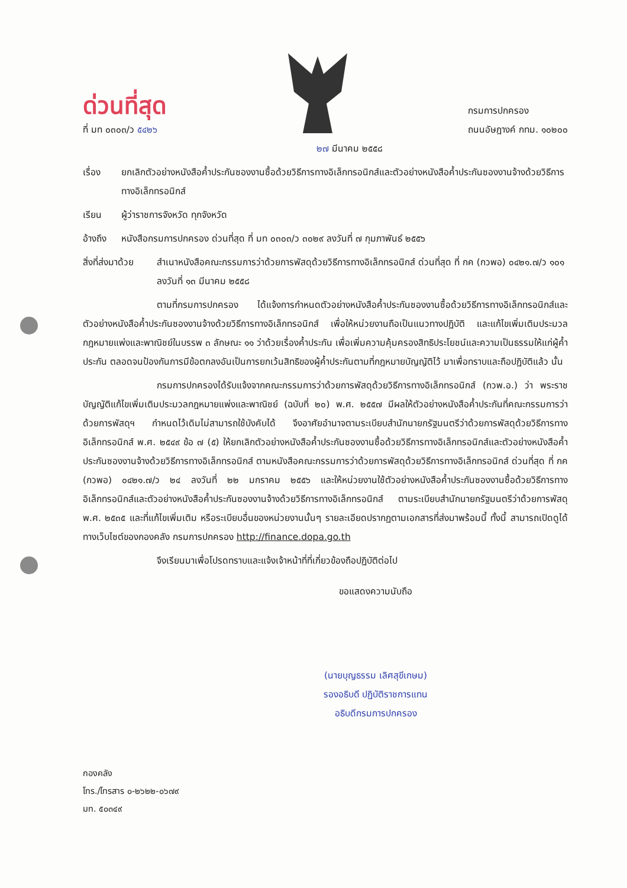ด่วนที่สุด
ที่ มท ๐๓๐๓/ว ๕๔๒๖
กรมการปกครอง
ถนนอัษฎางค์ กทม. ๑๐๒๐๐
๒๗ มีนาคม ๒๕๕๘
เรื่อง ยกเลิกตัวอย่างหนังสือค้ำประกันซองงานซื้อด้วยวิธีการทางอิเล็กทรอนิกส์และตัวอย่างหนังสือค้ำประกันซองงานจ้างด้วยวิธีการทางอิเล็กทรอนิกส์
เรียน ผู้ว่าราชการจังหวัด ทุกจังหวัด
อ้างถึง
หนังสือกรมการปกครอง ด่วนที่สุด ที่ มท ๐๓๐๓/ว ๓๐๒๙ ลงวันที่ ๗ กุมภาพันธ์ ๒๕๕๖
สิ่งที่ส่งมาด้วย
สำเนาหนังสือคณะกรรมการว่าด้วยการพัสดุด้วยวิธีการทางอิเล็กทรอนิกส์ ด่วนที่สุด ที่ กค (กวพอ) ๐๔๒๑.๗/ว ๑๐๑ ลงวันที่ ๑๓ มีนาคม ๒๕๕๘
ตามที่กรมการปกครอง ได้แจ้งการกำหนดตัวอย่างหนังสือค้ำประกันซองงานซื้อด้วยวิธีการทางอิเล็กทรอนิกส์และตัวอย่างหนังสือค้ำประกันซองงานจ้างด้วยวิธีการทางอิเล็กทรอนิกส์ เพื่อให้หน่วยงานถือเป็นแนวทางปฏิบัติ และแก้ไขเพิ่มเติมประมวลกฎหมายแพ่งและพาณิชย์ในบรรพ ๓ ลักษณะ ๑๑ ว่าด้วยเรื่องค้ำประกัน เพื่อเพิ่มความคุ้มครองสิทธิประโยชน์และความเป็นธรรมให้แก่ผู้ค้ำประกัน ตลอดจนป้องกันการมีข้อตกลงอันเป็นการยกเว้นสิทธิของผู้ค้ำประกันตามที่กฎหมายบัญญัติไว้ มาเพื่อทราบและถือปฏิบัติแล้ว นั้น
กรมการปกครองได้รับแจ้งจากคณะกรรมการว่าด้วยการพัสดุด้วยวิธีการทางอิเล็กทรอนิกส์ (กวพ.อ.) ว่า พระราชบัญญัติแก้ไขเพิ่มเติมประมวลกฎหมายแพ่งและพาณิชย์ (ฉบับที่ ๒๐) พ.ศ. ๒๕๕๗ มีผลให้ตัวอย่างหนังสือค้ำประกันที่คณะกรรมการว่าด้วยการพัสดุฯ กำหนดไว้เดิมไม่สามารถใช้บังคับได้ จึงอาศัยอำนาจตามระเบียบสำนักนายกรัฐมนตรีว่าด้วยการพัสดุด้วยวิธีการทางอิเล็กทรอนิกส์ พ.ศ. ๒๕๔๙ ข้อ ๗ (๕) ให้ยกเลิกตัวอย่างหนังสือค้ำประกันซองงานซื้อด้วยวิธีการทางอิเล็กทรอนิกส์และตัวอย่างหนังสือค้ำประกันซองงานจ้างด้วยวิธีการทางอิเล็กทรอนิกส์ ตามหนังสือคณะกรรมการว่าด้วยการพัสดุด้วยวิธีการทางอิเล็กทรอนิกส์ ด่วนที่สุด ที่ กค (กวพอ) ๐๔๒๑.๗/ว ๒๔ ลงวันที่ ๒๒ มกราคม ๒๕๕๖ และให้หน่วยงานใช้ตัวอย่างหนังสือค้ำประกันซองงานซื้อด้วยวิธีการทางอิเล็กทรอนิกส์และตัวอย่างหนังสือค้ำประกันซองงานจ้างด้วยวิธีการทางอิเล็กทรอนิกส์ ตามระเบียบสำนักนายกรัฐมนตรีว่าด้วยการพัสดุ พ.ศ. ๒๕๓๕ และที่แก้ไขเพิ่มเติม หรือระเบียบอื่นของหน่วยงานนั้นๆ รายละเอียดปรากฏตามเอกสารที่ส่งมาพร้อมนี้ ทั้งนี้ สามารถเปิดดูได้ทางเว็บไซต์ของกองคลัง กรมการปกครอง http://finance.dopa.go.th
จึงเรียนมาเพื่อโปรดทราบและแจ้งเจ้าหน้าที่ที่เกี่ยวข้องถือปฏิบัติต่อไป
ขอแสดงความนับถือ
(นายบุญธรรม เลิศสุขีเกษม)
รองอธิบดี ปฏิบัติราชการแทน
อธิบดีกรมการปกครอง
กองคลัง
โทร./โทรสาร ๐-๒๖๒๒-๐๖๗๙
มท. ๕๐๓๔๙